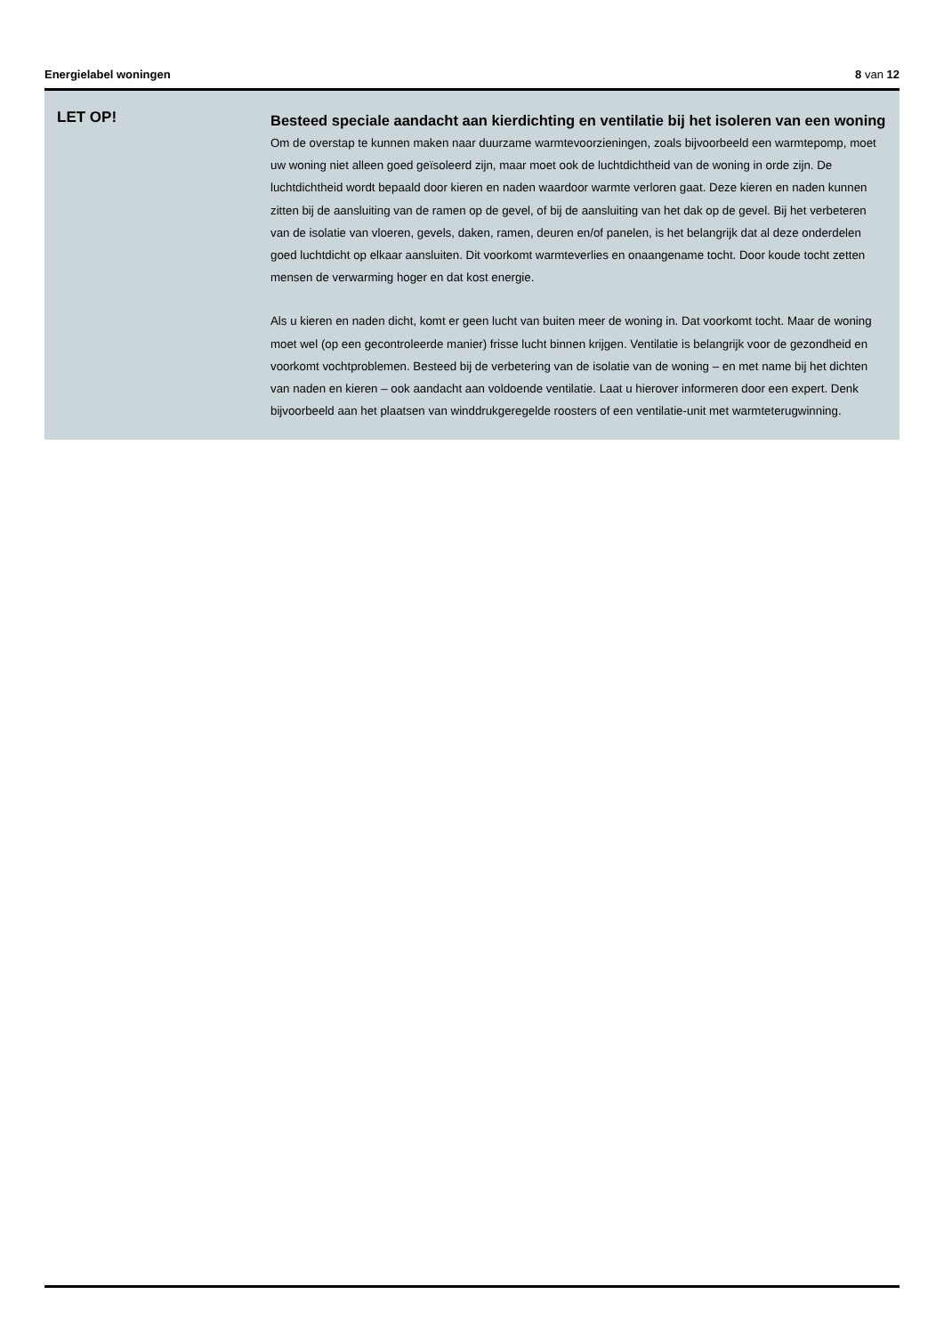Energielabel woningen 8 van 12
LET OP!
Besteed speciale aandacht aan kierdichting en ventilatie bij het isoleren van een woning
Om de overstap te kunnen maken naar duurzame warmtevoorzieningen, zoals bijvoorbeeld een warmtepomp, moet uw woning niet alleen goed geïsoleerd zijn, maar moet ook de luchtdichtheid van de woning in orde zijn. De luchtdichtheid wordt bepaald door kieren en naden waardoor warmte verloren gaat. Deze kieren en naden kunnen zitten bij de aansluiting van de ramen op de gevel, of bij de aansluiting van het dak op de gevel. Bij het verbeteren van de isolatie van vloeren, gevels, daken, ramen, deuren en/of panelen, is het belangrijk dat al deze onderdelen goed luchtdicht op elkaar aansluiten. Dit voorkomt warmteverlies en onaangename tocht. Door koude tocht zetten mensen de verwarming hoger en dat kost energie.
Als u kieren en naden dicht, komt er geen lucht van buiten meer de woning in. Dat voorkomt tocht. Maar de woning moet wel (op een gecontroleerde manier) frisse lucht binnen krijgen. Ventilatie is belangrijk voor de gezondheid en voorkomt vochtproblemen. Besteed bij de verbetering van de isolatie van de woning – en met name bij het dichten van naden en kieren – ook aandacht aan voldoende ventilatie. Laat u hierover informeren door een expert. Denk bijvoorbeeld aan het plaatsen van winddrukgeregelde roosters of een ventilatie-unit met warmteterugwinning.